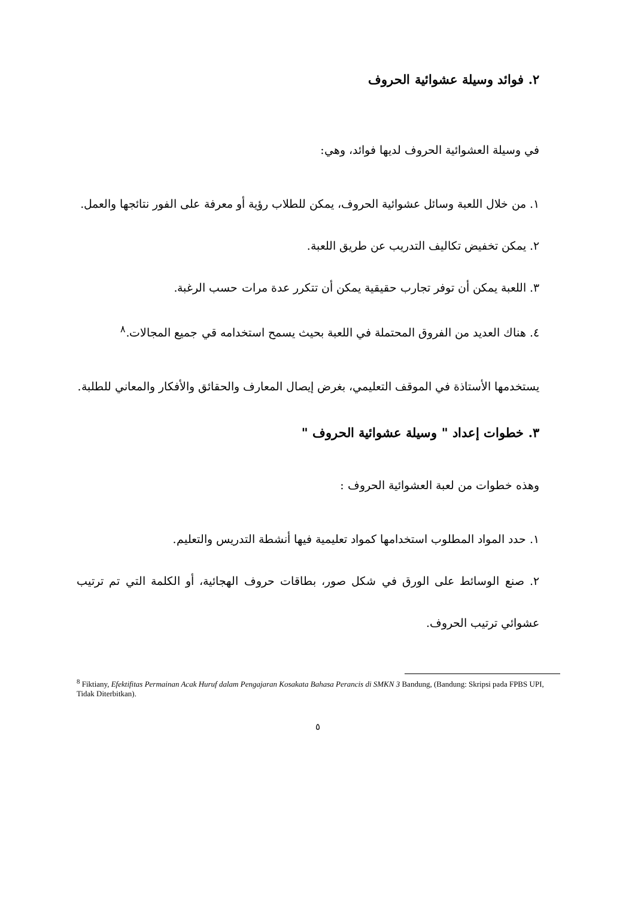٢. فوائد وسيلة عشوائية الحروف
في وسيلة العشوائية الحروف لديها فوائد، وهي:
١. من خلال اللعبة وسائل عشوائية الحروف، يمكن للطلاب رؤية أو معرفة على الفور نتائجها والعمل.
٢. يمكن تخفيض تكاليف التدريب عن طريق اللعبة.
٣. اللعبة يمكن أن توفر تجارب حقيقية يمكن أن تتكرر عدة مرات حسب الرغبة.
٤. هناك العديد من الفروق المحتملة في اللعبة بحيث يسمح استخدامه قي جميع المجالات.<sup>٨</sup>
يستخدمها الأستاذة في الموقف التعليمي، بغرض إيصال المعارف والحقائق والأفكار والمعاني للطلبة.
٣. خطوات إعداد " وسيلة عشوائية الحروف "
وهذه خطوات من لعبة العشوائية الحروف :
١. حدد المواد المطلوب استخدامها كمواد تعليمية فيها أنشطة التدريس والتعليم.
٢. صنع الوسائط على الورق في شكل صور، بطاقات حروف الهجائية، أو الكلمة التي تم ترتيب عشوائي ترتيب الحروف.
<sup>8</sup> Fiktiany, Efektifitas Permainan Acak Huruf dalam Pengajaran Kosakata Bahasa Perancis di SMKN 3 Bandung, (Bandung: Skripsi pada FPBS UPI, Tidak Diterbitkan).
٥